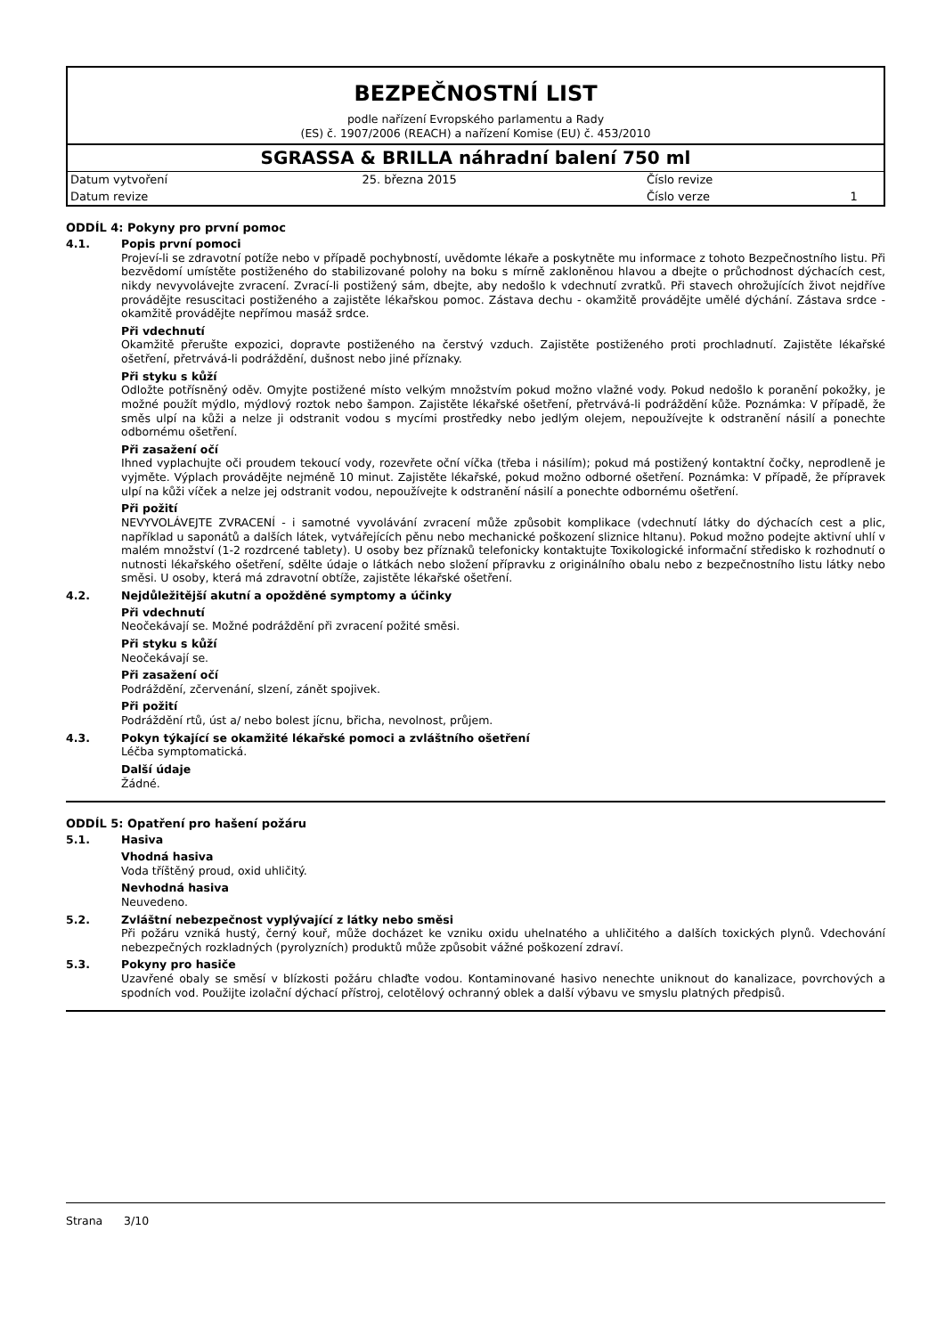BEZPEČNOSTNÍ LIST
podle nařízení Evropského parlamentu a Rady
(ES) č. 1907/2006 (REACH) a nařízení Komise (EU) č. 453/2010
SGRASSA & BRILLA náhradní balení 750 ml
| Datum vytvoření | 25. března 2015 | Číslo revize | |
| Datum revize | | Číslo verze | 1 |
ODDÍL 4: Pokyny pro první pomoc
4.1. Popis první pomoci
Projeví-li se zdravotní potíže nebo v případě pochybností, uvědomte lékaře a poskytněte mu informace z tohoto Bezpečnostního listu. Při bezvědomí umístěte postiženého do stabilizované polohy na boku s mírně zakloněnou hlavou a dbejte o průchodnost dýchacích cest, nikdy nevyvolávejte zvracení. Zvrací-li postižený sám, dbejte, aby nedošlo k vdechnutí zvratků. Při stavech ohrožujících život nejdříve provádějte resuscitaci postiženého a zajistěte lékařskou pomoc. Zástava dechu - okamžitě provádějte umělé dýchání. Zástava srdce - okamžitě provádějte nepřímou masáž srdce.
Při vdechnutí
Okamžitě přerušte expozici, dopravte postiženého na čerstvý vzduch. Zajistěte postiženého proti prochladnutí. Zajistěte lékařské ošetření, přetrvává-li podráždění, dušnost nebo jiné příznaky.
Při styku s kůží
Odložte potřísněný oděv. Omyjte postižené místo velkým množstvím pokud možno vlažné vody. Pokud nedošlo k poranění pokožky, je možné použít mýdlo, mýdlový roztok nebo šampon. Zajistěte lékařské ošetření, přetrvává-li podráždění kůže. Poznámka: V případě, že směs ulpí na kůži a nelze ji odstranit vodou s mycími prostředky nebo jedlým olejem, nepoužívejte k odstranění násilí a ponechte odbornému ošetření.
Při zasažení očí
Ihned vyplachujte oči proudem tekoucí vody, rozevřete oční víčka (třeba i násilím); pokud má postižený kontaktní čočky, neprodleně je vyjměte. Výplach provádějte nejméně 10 minut. Zajistěte lékařské, pokud možno odborné ošetření. Poznámka: V případě, že přípravek ulpí na kůži víček a nelze jej odstranit vodou, nepoužívejte k odstranění násilí a ponechte odbornému ošetření.
Při požití
NEVYVOLÁVEJTE ZVRACENÍ - i samotné vyvolávání zvracení může způsobit komplikace (vdechnutí látky do dýchacích cest a plic, například u saponátů a dalších látek, vytvářejících pěnu nebo mechanické poškození sliznice hltanu). Pokud možno podejte aktivní uhlí v malém množství (1-2 rozdrcené tablety). U osoby bez příznaků telefonicky kontaktujte Toxikologické informační středisko k rozhodnutí o nutnosti lékařského ošetření, sdělte údaje o látkách nebo složení přípravku z originálního obalu nebo z bezpečnostního listu látky nebo směsi. U osoby, která má zdravotní obtíže, zajistěte lékařské ošetření.
4.2. Nejdůležitější akutní a opožděné symptomy a účinky
Při vdechnutí
Neočekávají se. Možné podráždění při zvracení požité směsi.
Při styku s kůží
Neočekávají se.
Při zasažení očí
Podráždění, zčervenání, slzení, zánět spojivek.
Při požití
Podráždění rtů, úst a/ nebo bolest jícnu, břicha, nevolnost, průjem.
4.3. Pokyn týkající se okamžité lékařské pomoci a zvláštního ošetření
Léčba symptomatická.
Další údaje
Žádné.
ODDÍL 5: Opatření pro hašení požáru
5.1. Hasiva
Vhodná hasiva
Voda tříštěný proud, oxid uhličitý.
Nevhodná hasiva
Neuvedeno.
5.2. Zvláštní nebezpečnost vyplývající z látky nebo směsi
Při požáru vzniká hustý, černý kouř, může docházet ke vzniku oxidu uhelnatého a uhličitého a dalších toxických plynů. Vdechování nebezpečných rozkladných (pyrolyzních) produktů může způsobit vážné poškození zdraví.
5.3. Pokyny pro hasiče
Uzavřené obaly se směsí v blízkosti požáru chlaďte vodou. Kontaminované hasivo nenechte uniknout do kanalizace, povrchových a spodních vod. Použijte izolační dýchací přístroj, celotělový ochranný oblek a další výbavu ve smyslu platných předpisů.
Strana 3/10